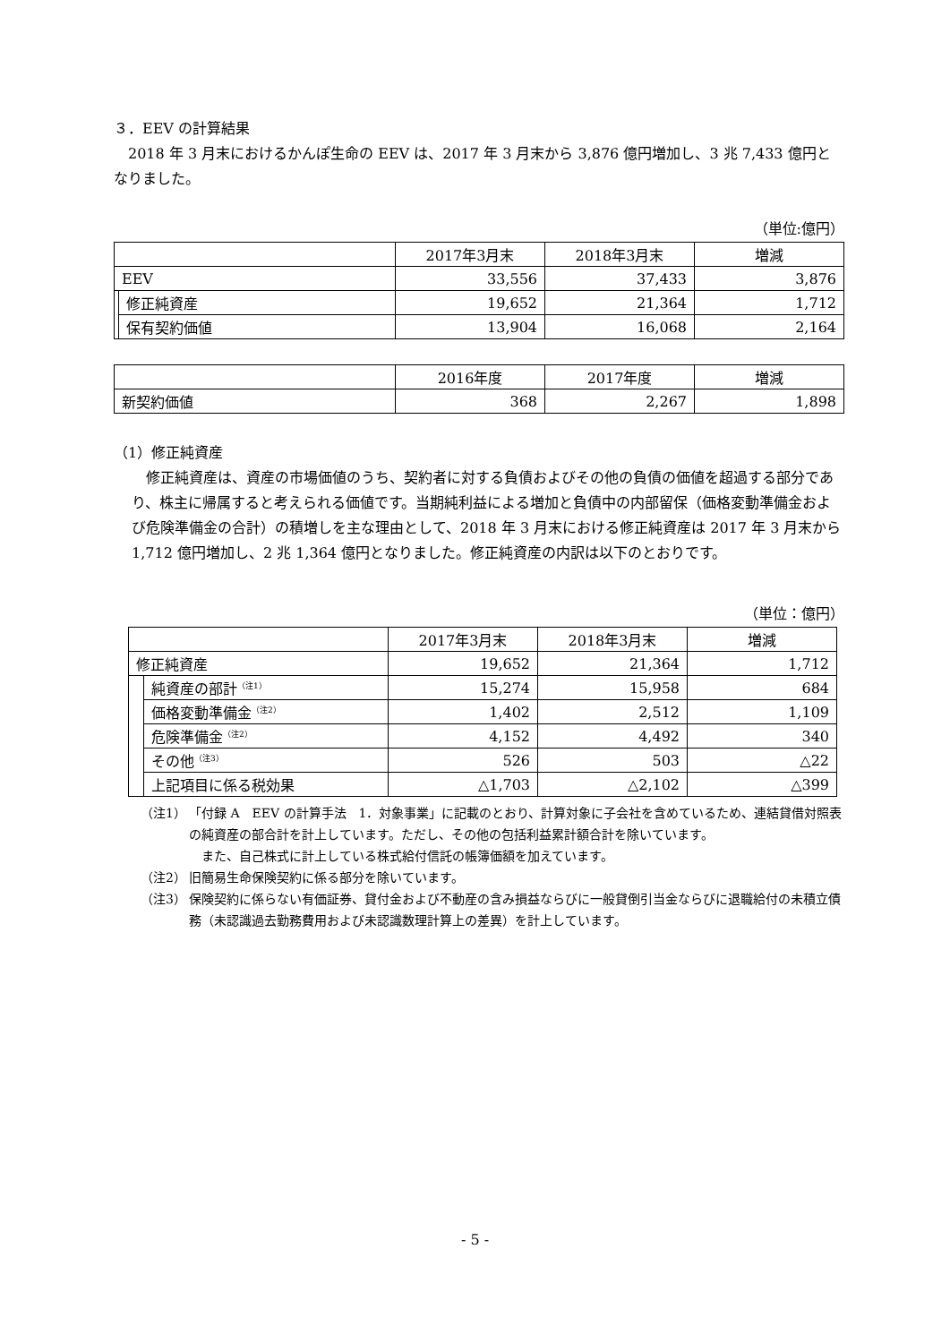３．EEV の計算結果
2018 年 3 月末におけるかんぽ生命の EEV は、2017 年 3 月末から 3,876 億円増加し、3 兆 7,433 億円となりました。
（単位:億円）
| | | 2017年3月末 | 2018年3月末 | 増減 |
| --- | --- | --- | --- | --- |
| EEV | | 33,556 | 37,433 | 3,876 |
| | 修正純資産 | 19,652 | 21,364 | 1,712 |
| | 保有契約価値 | 13,904 | 16,068 | 2,164 |
| | 2016年度 | 2017年度 | 増減 |
| --- | --- | --- | --- |
| 新契約価値 | 368 | 2,267 | 1,898 |
（1）修正純資産
修正純資産は、資産の市場価値のうち、契約者に対する負債およびその他の負債の価値を超過する部分であり、株主に帰属すると考えられる価値です。当期純利益による増加と負債中の内部留保（価格変動準備金および危険準備金の合計）の積増しを主な理由として、2018 年 3 月末における修正純資産は 2017 年 3 月末から 1,712 億円増加し、2 兆 1,364 億円となりました。修正純資産の内訳は以下のとおりです。
（単位：億円）
| | | 2017年3月末 | 2018年3月末 | 増減 |
| --- | --- | --- | --- | --- |
| 修正純資産 | | 19,652 | 21,364 | 1,712 |
| | 純資産の部計<sup>（注1）</sup> | 15,274 | 15,958 | 684 |
| | 価格変動準備金<sup>（注2）</sup> | 1,402 | 2,512 | 1,109 |
| | 危険準備金<sup>（注2）</sup> | 4,152 | 4,492 | 340 |
| | その他<sup>（注3）</sup> | 526 | 503 | △22 |
| | 上記項目に係る税効果 | △1,703 | △2,102 | △399 |
（注1） 「付録 A　EEV の計算手法　1．対象事業」に記載のとおり、計算対象に子会社を含めているため、連結貸借対照表の純資産の部合計を計上しています。ただし、その他の包括利益累計額合計を除いています。
　また、自己株式に計上している株式給付信託の帳簿価額を加えています。
（注2） 旧簡易生命保険契約に係る部分を除いています。
（注3） 保険契約に係らない有価証券、貸付金および不動産の含み損益ならびに一般貸倒引当金ならびに退職給付の未積立債務（未認識過去勤務費用および未認識数理計算上の差異）を計上しています。
- 5 -